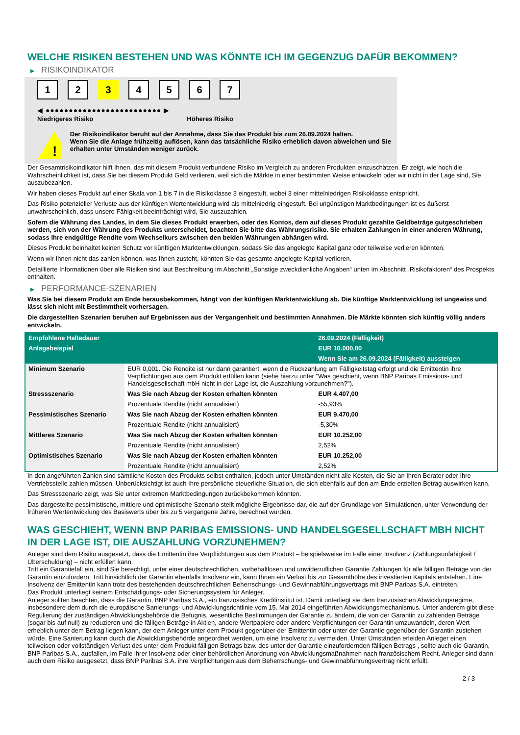WELCHE RISIKEN BESTEHEN UND WAS KÖNNTE ICH IM GEGENZUG DAFÜR BEKOMMEN?
▶ RISIKOINDIKATOR
1 2 3 4 5 6 7
◀ ●●●●●●●●●●●●●●●●●●●●●●●●● ▶
Niedrigeres Risiko Höheres Risiko
!
Der Risikoindikator beruht auf der Annahme, dass Sie das Produkt bis zum 26.09.2024 halten.
Wenn Sie die Anlage frühzeitig auflösen, kann das tatsächliche Risiko erheblich davon abweichen und Sie erhalten unter Umständen weniger zurück.
Der Gesamtrisikoindikator hilft Ihnen, das mit diesem Produkt verbundene Risiko im Vergleich zu anderen Produkten einzuschätzen. Er zeigt, wie hoch die Wahrscheinlichkeit ist, dass Sie bei diesem Produkt Geld verlieren, weil sich die Märkte in einer bestimmten Weise entwickeln oder wir nicht in der Lage sind, Sie auszubezahlen.
Wir haben dieses Produkt auf einer Skala von 1 bis 7 in die Risikoklasse 3 eingestuft, wobei 3 einer mittelniedrigen Risikoklasse entspricht.
Das Risiko potenzieller Verluste aus der künftigen Wertentwicklung wird als mittelniedrig eingestuft. Bei ungünstigen Marktbedingungen ist es äußerst unwahrscheinlich, dass unsere Fähigkeit beeinträchtigt wird, Sie auszuzahlen.
Sofern die Währung des Landes, in dem Sie dieses Produkt erwerben, oder des Kontos, dem auf dieses Produkt gezahlte Geldbeträge gutgeschrieben werden, sich von der Währung des Produkts unterscheidet, beachten Sie bitte das Währungsrisiko. Sie erhalten Zahlungen in einer anderen Währung, sodass Ihre endgültige Rendite vom Wechselkurs zwischen den beiden Währungen abhängen wird.
Dieses Produkt beinhaltet keinen Schutz vor künftigen Marktentwicklungen, sodass Sie das angelegte Kapital ganz oder teilweise verlieren könnten.
Wenn wir Ihnen nicht das zahlen können, was Ihnen zusteht, könnten Sie das gesamte angelegte Kapital verlieren.
Detaillierte Informationen über alle Risiken sind laut Beschreibung im Abschnitt „Sonstige zweckdienliche Angaben“ unten im Abschnitt „Risikofaktoren“ des Prospekts enthalten.
▶ PERFORMANCE-SZENARIEN
Was Sie bei diesem Produkt am Ende herausbekommen, hängt von der künftigen Marktentwicklung ab. Die künftige Marktentwicklung ist ungewiss und lässt sich nicht mit Bestimmtheit vorhersagen.
Die dargestellten Szenarien beruhen auf Ergebnissen aus der Vergangenheit und bestimmten Annahmen. Die Märkte könnten sich künftig völlig anders entwickeln.
| Empfohlene Haltedauer | | 26.09.2024 (Fälligkeit) |
| --- | --- | --- |
| Anlagebeispiel | | EUR 10.000,00 |
| | | Wenn Sie am 26.09.2024 (Fälligkeit) aussteigen |
| Minimum Szenario | EUR 0,001. Die Rendite ist nur dann garantiert, wenn die Rückzahlung am Fälligkeitstag erfolgt und die Emittentin ihre Verpflichtungen aus dem Produkt erfüllen kann (siehe hierzu unter "Was geschieht, wenn BNP Paribas Emissions- und Handelsgesellschaft mbH nicht in der Lage ist, die Auszahlung vorzunehmen?"). | |
| Stressszenario | Was Sie nach Abzug der Kosten erhalten könnten | EUR 4.407,00 |
| | Prozentuale Rendite (nicht annualisiert) | -55,93% |
| Pessimistisches Szenario | Was Sie nach Abzug der Kosten erhalten könnten | EUR 9.470,00 |
| | Prozentuale Rendite (nicht annualisiert) | -5,30% |
| Mittleres Szenario | Was Sie nach Abzug der Kosten erhalten könnten | EUR 10.252,00 |
| | Prozentuale Rendite (nicht annualisiert) | 2,52% |
| Optimistisches Szenario | Was Sie nach Abzug der Kosten erhalten könnten | EUR 10.252,00 |
| | Prozentuale Rendite (nicht annualisiert) | 2,52% |
In den angeführten Zahlen sind sämtliche Kosten des Produkts selbst enthalten, jedoch unter Umständen nicht alle Kosten, die Sie an Ihren Berater oder Ihre Vertriebsstelle zahlen müssen. Unberücksichtigt ist auch Ihre persönliche steuerliche Situation, die sich ebenfalls auf den am Ende erzielten Betrag auswirken kann.
Das Stressszenario zeigt, was Sie unter extremen Marktbedingungen zurückbekommen könnten.
Das dargestellte pessimistische, mittlere und optimistische Szenario stellt mögliche Ergebnisse dar, die auf der Grundlage von Simulationen, unter Verwendung der früheren Wertentwicklung des Basiswerts über bis zu 5 vergangene Jahre, berechnet wurden.
WAS GESCHIEHT, WENN BNP PARIBAS EMISSIONS- UND HANDELSGESELLSCHAFT MBH NICHT IN DER LAGE IST, DIE AUSZAHLUNG VORZUNEHMEN?
Anleger sind dem Risiko ausgesetzt, dass die Emittentin ihre Verpflichtungen aus dem Produkt – beispielsweise im Falle einer Insolvenz (Zahlungsunfähigkeit / Überschuldung) – nicht erfüllen kann.
Tritt ein Garantiefall ein, sind Sie berechtigt, unter einer deutschrechtlichen, vorbehaltlosen und unwiderruflichen Garantie Zahlungen für alle fälligen Beträge von der Garantin einzufordern. Tritt hinsichtlich der Garantin ebenfalls Insolvenz ein, kann Ihnen ein Verlust bis zur Gesamthöhe des investierten Kapitals entstehen. Eine Insolvenz der Emittentin kann trotz des bestehenden deutschrechtlichen Beherrschungs- und Gewinnabführungsvertrags mit BNP Paribas S.A. eintreten.
Das Produkt unterliegt keinem Entschädigungs- oder Sicherungssystem für Anleger.
Anleger sollten beachten, dass die Garantin, BNP Paribas S.A., ein französisches Kreditinstitut ist. Damit unterliegt sie dem französischen Abwicklungsregime, insbesondere dem durch die europäische Sanierungs- und Abwicklungsrichtlinie vom 15. Mai 2014 eingeführten Abwicklungsmechanismus. Unter anderem gibt diese Regulierung der zuständigen Abwicklungsbehörde die Befugnis, wesentliche Bestimmungen der Garantie zu ändern, die von der Garantin zu zahlenden Beträge (sogar bis auf null) zu reduzieren und die fälligen Beträge in Aktien, andere Wertpapiere oder andere Verpflichtungen der Garantin umzuwandeln, deren Wert erheblich unter dem Betrag liegen kann, der dem Anleger unter dem Produkt gegenüber der Emittentin oder unter der Garantie gegenüber der Garantin zustehen würde. Eine Sanierung kann durch die Abwicklungsbehörde angeordnet werden, um eine Insolvenz zu vermeiden. Unter Umständen erleiden Anleger einen teilweisen oder vollständigen Verlust des unter dem Produkt fälligen Betrags bzw. des unter der Garantie einzufordernden fälligen Betrags , sollte auch die Garantin, BNP Paribas S.A., ausfallen, im Falle ihrer Insolvenz oder einer behördlichen Anordnung von Abwicklungsmaßnahmen nach französischem Recht. Anleger sind dann auch dem Risiko ausgesetzt, dass BNP Paribas S.A. ihre Verpflichtungen aus dem Beherrschungs- und Gewinnabführungsvertrag nicht erfüllt.
2 / 3